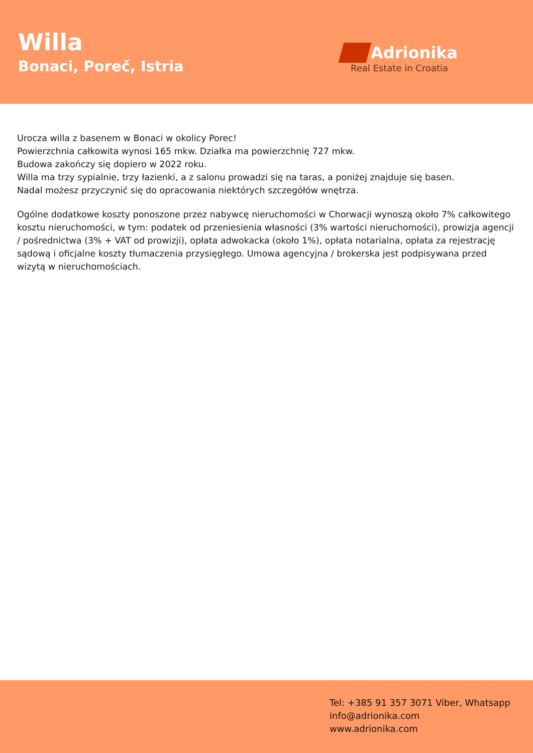Willa
Bonaci, Poreč, Istria
Adrionika
Real Estate in Croatia
Urocza willa z basenem w Bonaci w okolicy Porec!
Powierzchnia całkowita wynosi 165 mkw. Działka ma powierzchnię 727 mkw.
Budowa zakończy się dopiero w 2022 roku.
Willa ma trzy sypialnie, trzy łazienki, a z salonu prowadzi się na taras, a poniżej znajduje się basen.
Nadal możesz przyczynić się do opracowania niektórych szczegółów wnętrza.
Ogólne dodatkowe koszty ponoszone przez nabywcę nieruchomości w Chorwacji wynoszą około 7% całkowitego kosztu nieruchomości, w tym: podatek od przeniesienia własności (3% wartości nieruchomości), prowizja agencji / pośrednictwa (3% + VAT od prowizji), opłata adwokacka (około 1%), opłata notarialna, opłata za rejestrację sądową i oficjalne koszty tłumaczenia przysięgłego. Umowa agencyjna / brokerska jest podpisywana przed wizytą w nieruchomościach.
Tel: +385 91 357 3071 Viber, Whatsapp
info@adrionika.com
www.adrionika.com